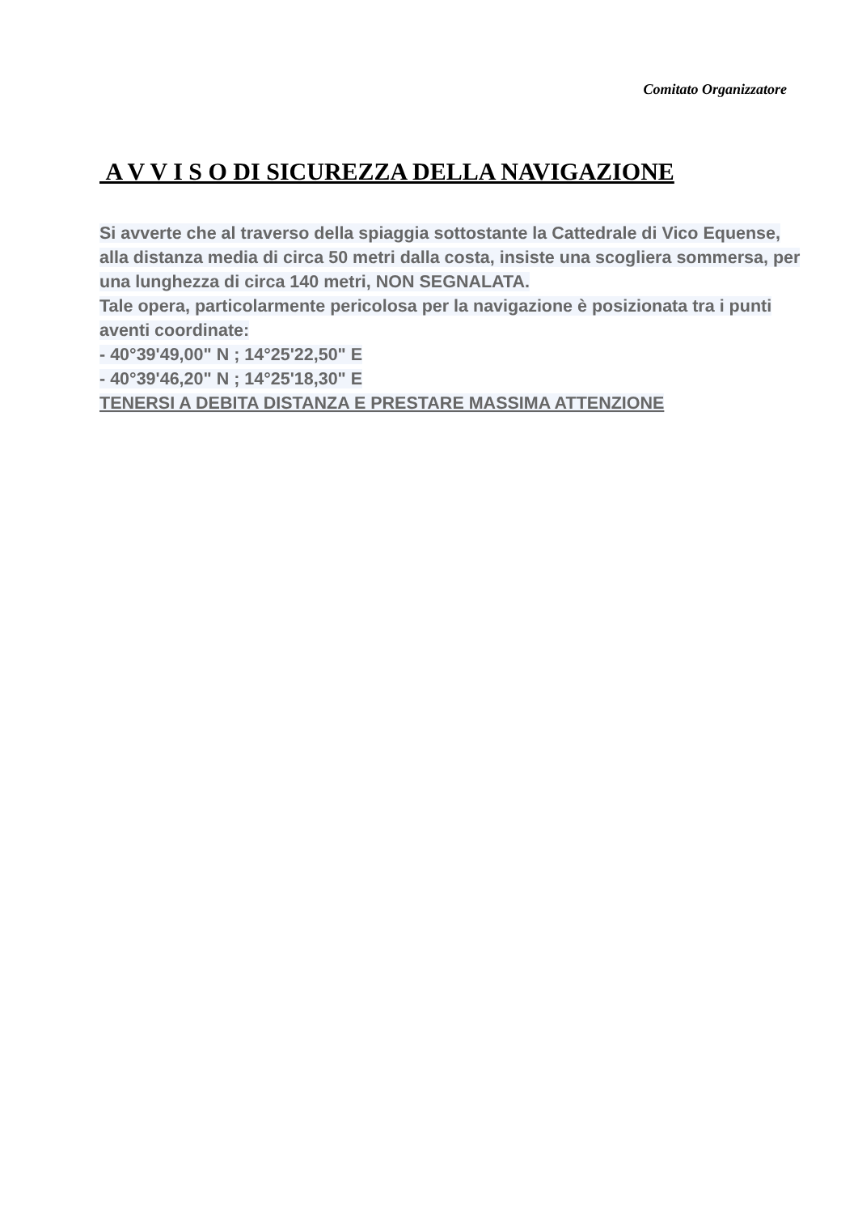Comitato Organizzatore
A V V I S O DI SICUREZZA DELLA NAVIGAZIONE
Si avverte che al traverso della spiaggia sottostante la Cattedrale di Vico Equense, alla distanza media di circa 50 metri dalla costa, insiste una scogliera sommersa, per una lunghezza di circa 140 metri, NON SEGNALATA.
Tale opera, particolarmente pericolosa per la navigazione è posizionata tra i punti aventi coordinate:
- 40°39'49,00" N ; 14°25'22,50" E
- 40°39'46,20" N ; 14°25'18,30" E
TENERSI A DEBITA DISTANZA E PRESTARE MASSIMA ATTENZIONE